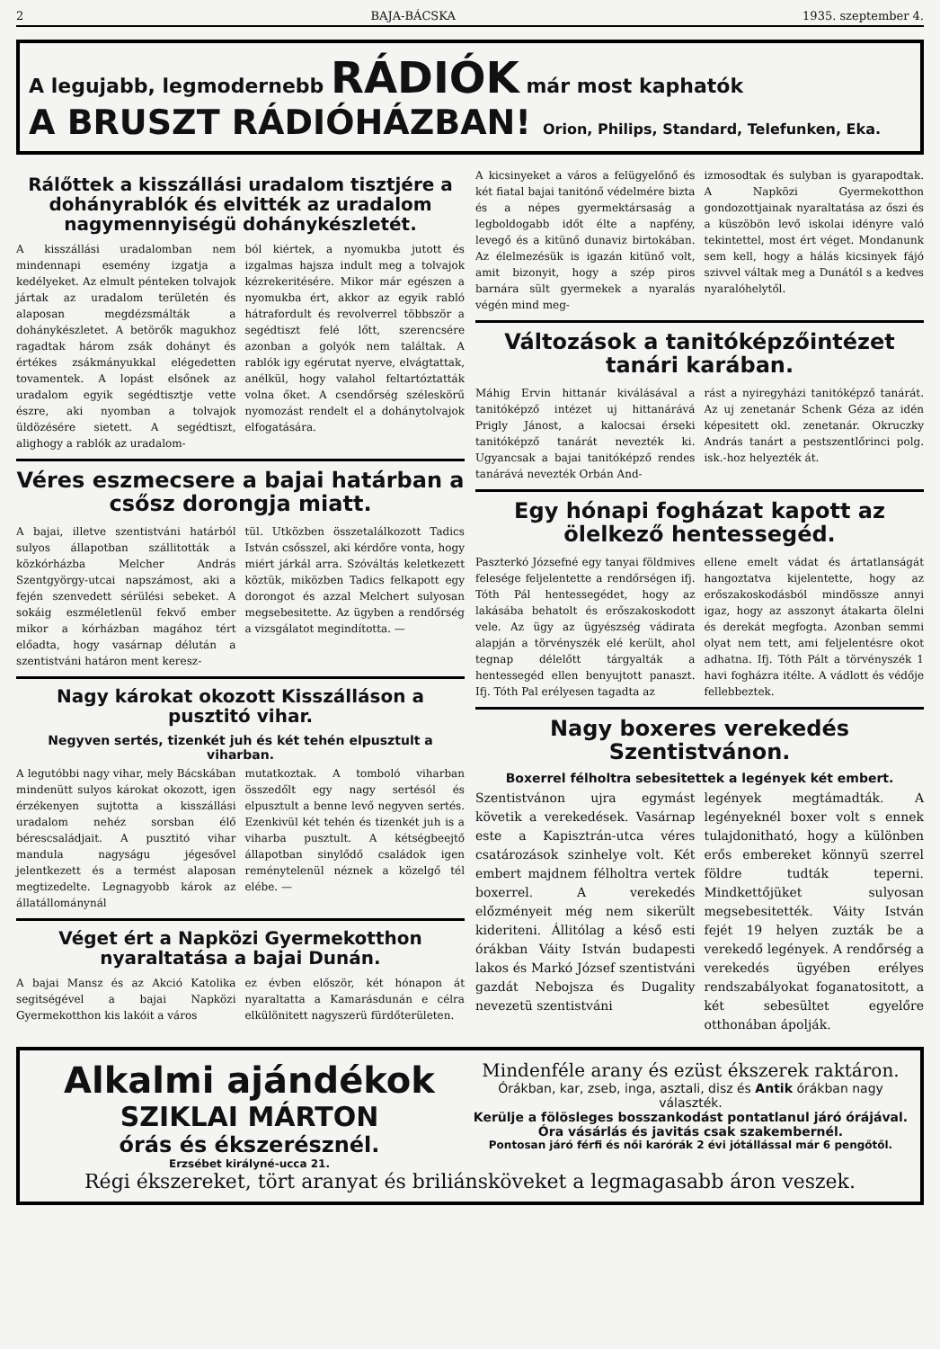2 BAJA-BÁCSKA 1935. szeptember 4.
A legujabb, legmodernebb RÁDIÓK már most kaphatók
A BRUSZT RÁDIÓHÁZBAN! Orion, Philips, Standard, Telefunken, Eka.
Rálőttek a kisszállási uradalom tisztjére a dohányrablók és elvitték az uradalom nagymennyiségü dohánykészletét.
A kisszállási uradalomban nem mindennapi esemény izgatja a kedélyeket. Az elmult pénteken tolvajok jártak az uradalom területén és alaposan megdézsmálták a dohánykészletet. A betörők magukhoz ragadtak három zsák dohányt és értékes zsákmányukkal elégedetten tovamentek. A lopást elsőnek az uradalom egyik segédtisztje vette észre, aki nyomban a tolvajok üldözésére sietett. A segédtiszt, alighogy a rablók az uradalom-
ból kiértek, a nyomukba jutott és izgalmas hajsza indult meg a tolvajok kézrekeritésére. Mikor már egészen a nyomukba ért, akkor az egyik rabló hátrafordult és revolverrel többször a segédtiszt felé lőtt, szerencsére azonban a golyók nem találtak. A rablók igy egérutat nyerve, elvágtattak, anélkül, hogy valahol feltartóztatták volna őket. A csendőrség széleskörű nyomozást rendelt el a dohánytolvajok elfogatására.
Véres eszmecsere a bajai határban a csősz dorongja miatt.
A bajai, illetve szentistváni határból sulyos állapotban szállitották a közkórházba Melcher András Szentgyörgy-utcai napszámost, aki a fején szenvedett sérülési sebeket. A sokáig eszméletlenül fekvő ember mikor a kórházban magához tért előadta, hogy vasárnap délután a szentistváni határon ment keresz-
tül. Utközben összetalálkozott Tadics István csősszel, aki kérdőre vonta, hogy miért járkál arra. Szóváltás keletkezett köztük, miközben Tadics felkapott egy dorongot és azzal Melchert sulyosan megsebesitette. Az ügyben a rendőrség a vizsgálatot megindította. —
Nagy károkat okozott Kisszálláson a pusztitó vihar.
Negyven sertés, tizenkét juh és két tehén elpusztult a viharban.
A legutóbbi nagy vihar, mely Bácskában mindenütt sulyos károkat okozott, igen érzékenyen sujtotta a kisszállási uradalom nehéz sorsban élő bérescsaládjait. A pusztitó vihar mandula nagyságu jégesővel jelentkezett és a termést alaposan megtizedelte. Legnagyobb károk az állatállománynál
mutatkoztak. A tomboló viharban összedőlt egy nagy sertésól és elpusztult a benne levő negyven sertés. Ezenkivül két tehén és tizenkét juh is a viharba pusztult. A kétségbeejtő állapotban sinylődő családok igen reménytelenül néznek a közelgő tél elébe. —
Véget ért a Napközi Gyermekotthon nyaraltatása a bajai Dunán.
A bajai Mansz és az Akció Katolika segitségével a bajai Napközi Gyermekotthon kis lakóit a város
ez évben először, két hónapon át nyaraltatta a Kamarásdunán e célra elkülönitett nagyszerü fürdőterületen.
A kicsinyeket a város a felügyelőnő és két fiatal bajai tanitónő védelmére bizta és a népes gyermektársaság a legboldogabb időt élte a napfény, levegő és a kitünő dunaviz birtokában. Az élelmezésük is igazán kitünő volt, amit bizonyit, hogy a szép piros barnára sült gyermekek a nyaralás végén mind meg-
izmosodtak és sulyban is gyarapodtak. A Napközi Gyermekotthon gondozottjainak nyaraltatása az őszi és a küszöbön levő iskolai idényre való tekintettel, most ért véget. Mondanunk sem kell, hogy a hálás kicsinyek fájó szivvel váltak meg a Dunától s a kedves nyaralóhelytől.
Változások a tanitóképzőintézet tanári karában.
Máhig Ervin hittanár kiválásával a tanitóképző intézet uj hittanárává Prigly Jánost, a kalocsai érseki tanitóképző tanárát nevezték ki. Ugyancsak a bajai tanitóképző rendes tanárává nevezték Orbán And-
rást a nyiregyházi tanitóképző tanárát. Az uj zenetanár Schenk Géza az idén képesitett okl. zenetanár. Okruczky András tanárt a pestszentlőrinci polg. isk.-hoz helyezték át.
Egy hónapi fogházat kapott az ölelkező hentessegéd.
Paszterkó Józsefné egy tanyai földmives felesége feljelentette a rendőrségen ifj. Tóth Pál hentessegédet, hogy az lakásába behatolt és erőszakoskodott vele. Az ügy az ügyészség vádirata alapján a törvényszék elé került, ahol tegnap délelőtt tárgyalták a hentessegéd ellen benyujtott panaszt. Ifj. Tóth Pal erélyesen tagadta az
ellene emelt vádat és ártatlanságát hangoztatva kijelentette, hogy az erőszakoskodásból mindössze annyi igaz, hogy az asszonyt átakarta ölelni és derekát megfogta. Azonban semmi olyat nem tett, ami feljelentésre okot adhatna. Ifj. Tóth Pált a törvényszék 1 havi fogházra itélte. A vádlott és védője fellebbeztek.
Nagy boxeres verekedés Szentistvánon.
Boxerrel félholtra sebesitettek a legények két embert.
Szentistvánon ujra egymást követik a verekedések. Vasárnap este a Kapisztrán-utca véres csatározások szinhelye volt. Két embert majdnem félholtra vertek boxerrel. A verekedés előzményeit még nem sikerült kideriteni. Állitólag a késő esti órákban Váity István budapesti lakos és Markó József szentistváni gazdát Nebojsza és Dugality nevezetü szentistváni
legények megtámadták. A legényeknél boxer volt s ennek tulajdonitható, hogy a különben erős embereket könnyü szerrel földre tudták teperni. Mindkettőjüket sulyosan megsebesitették. Váity István fejét 19 helyen zuzták be a verekedő legények. A rendőrség a verekedés ügyében erélyes rendszabályokat foganatositott, a két sebesültet egyelőre otthonában ápolják.
Alkalmi ajándékok
SZIKLAI MÁRTON
órás és ékszerésznél.
Erzsébet királyné-ucca 21.
Mindenféle arany és ezüst ékszerek raktáron.
Órákban, kar, zseb, inga, asztali, disz és Antik órákban nagy választék.
Kerülje a fölösleges bosszankodást pontatlanul járó órájával.
Óra vásárlás és javitás csak szakembernél.
Pontosan járó férfi és női karórák 2 évi jótállással már 6 pengőtől.
Régi ékszereket, tört aranyat és briliánsköveket a legmagasabb áron veszek.